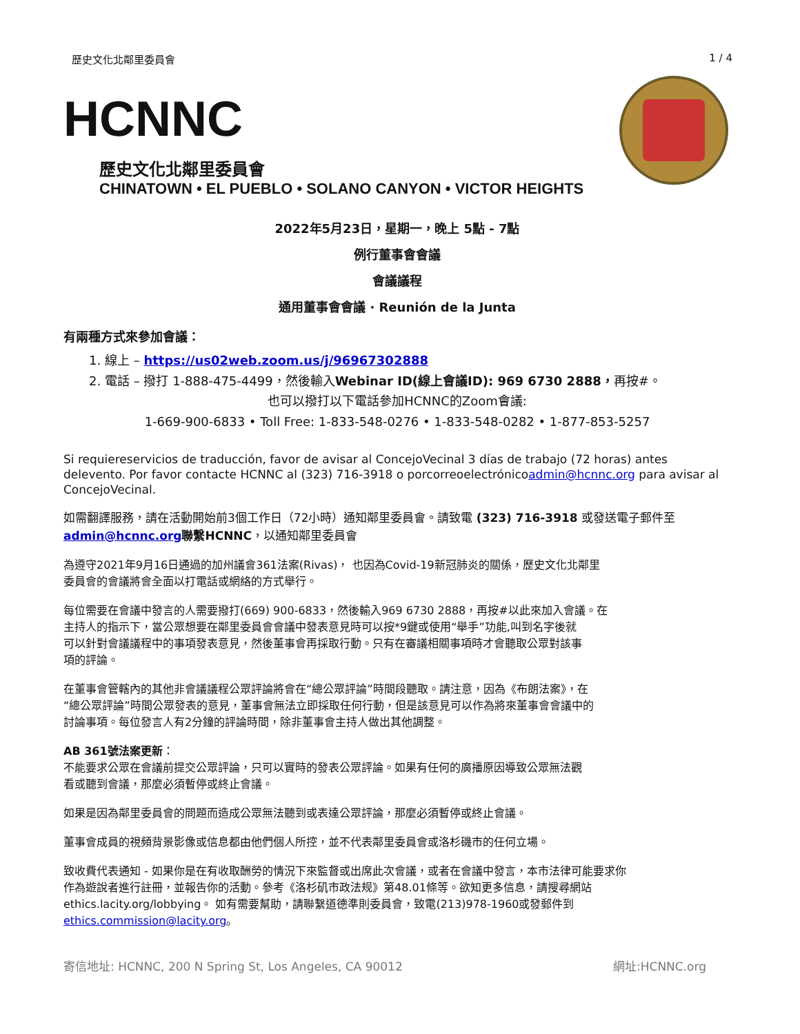歷史文化北鄰里委員會 1 / 4
HCNNC
歷史文化北鄰里委員會
CHINATOWN • EL PUEBLO • SOLANO CANYON • VICTOR HEIGHTS
2022年5月23日，星期一，晚上 5點 - 7點
例行董事會會議
會議議程
通用董事會會議 · Reunión de la Junta
有兩種方式來參加會議：
1. 線上 – https://us02web.zoom.us/j/96967302888
2. 電話 – 撥打 1-888-475-4499，然後輸入Webinar ID(線上會議ID): 969 6730 2888，再按#。
也可以撥打以下電話參加HCNNC的Zoom會議:
1-669-900-6833 • Toll Free: 1-833-548-0276 • 1-833-548-0282 • 1-877-853-5257
Si requiereservicios de traducción, favor de avisar al ConcejoVecinal 3 días de trabajo (72 horas) antes delevento. Por favor contacte HCNNC al (323) 716-3918 o porcorreoelectrónicoadmin@hcnnc.org para avisar al ConcejoVecinal.
如需翻譯服務，請在活動開始前3個工作日（72小時）通知鄰里委員會。請致電 (323) 716-3918 或發送電子郵件至admin@hcnnc.org 聯繫HCNNC，以通知鄰里委員會
為遵守2021年9月16日通過的加州議會361法案(Rivas)， 也因為Covid-19新冠肺炎的關係，歷史文化北鄰里
委員會的會議將會全面以打電話或網絡的方式舉行。
每位需要在會議中發言的人需要撥打(669) 900-6833，然後輸入969 6730 2888，再按#以此來加入會議。在
主持人的指示下，當公眾想要在鄰里委員會會議中發表意見時可以按*9鍵或使用“舉手”功能,叫到名字後就
可以針對會議議程中的事項發表意見，然後董事會再採取行動。只有在審議相關事項時才會聽取公眾對該事
項的評論。
在董事會管轄內的其他非會議議程公眾評論將會在“總公眾評論”時間段聽取。請注意，因為《布朗法案》，在
“總公眾評論”時間公眾發表的意見，董事會無法立即採取任何行動，但是該意見可以作為將來董事會會議中的
討論事項。每位發言人有2分鐘的評論時間，除非董事會主持人做出其他調整。
AB 361號法案更新：
不能要求公眾在會議前提交公眾評論，只可以實時的發表公眾評論。如果有任何的廣播原因導致公眾無法觀
看或聽到會議，那麼必須暫停或終止會議。
如果是因為鄰里委員會的問題而造成公眾無法聽到或表達公眾評論，那麼必須暫停或終止會議。
董事會成員的視頻背景影像或信息都由他們個人所控，並不代表鄰里委員會或洛杉磯市的任何立場。
致收費代表通知 - 如果你是在有收取酬勞的情況下來監督或出席此次會議，或者在會議中發言，本市法律可能要求你
作為遊說者進行註冊，並報告你的活動。參考《洛杉矶市政法规》第48.01條等。欲知更多信息，請搜尋網站
ethics.lacity.org/lobbying。 如有需要幫助，請聯繫道德準則委員會，致電(213)978-1960或發郵件到
ethics.commission@lacity.org。
寄信地址: HCNNC, 200 N Spring St, Los Angeles, CA 90012 網址:HCNNC.org